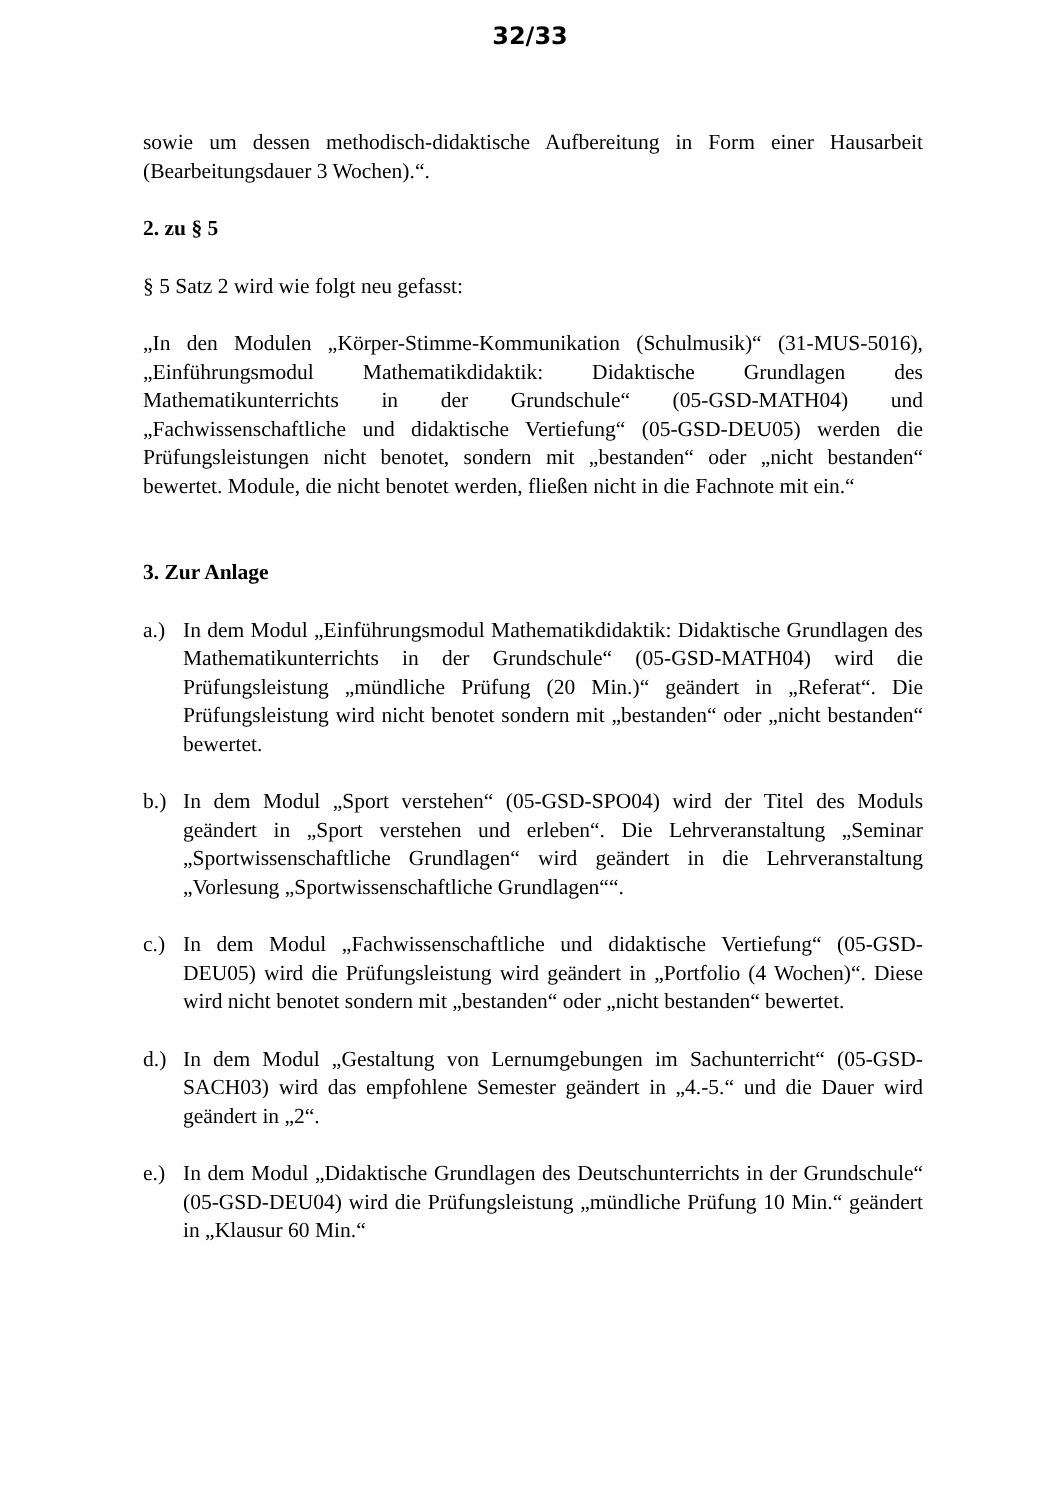32/33
sowie um dessen methodisch-didaktische Aufbereitung in Form einer Hausarbeit (Bearbeitungsdauer 3 Wochen).“.
2. zu § 5
§ 5 Satz 2 wird wie folgt neu gefasst:
„In den Modulen „Körper-Stimme-Kommunikation (Schulmusik)“ (31-MUS-5016), „Einführungsmodul Mathematikdidaktik: Didaktische Grundlagen des Mathematikunterrichts in der Grundschule“ (05-GSD-MATH04) und „Fachwissenschaftliche und didaktische Vertiefung“ (05-GSD-DEU05) werden die Prüfungsleistungen nicht benotet, sondern mit „bestanden“ oder „nicht bestanden“ bewertet. Module, die nicht benotet werden, fließen nicht in die Fachnote mit ein.“
3. Zur Anlage
a.) In dem Modul „Einführungsmodul Mathematikdidaktik: Didaktische Grundlagen des Mathematikunterrichts in der Grundschule“ (05-GSD-MATH04) wird die Prüfungsleistung „mündliche Prüfung (20 Min.)“ geändert in „Referat“. Die Prüfungsleistung wird nicht benotet sondern mit „bestanden“ oder „nicht bestanden“ bewertet.
b.) In dem Modul „Sport verstehen“ (05-GSD-SPO04) wird der Titel des Moduls geändert in „Sport verstehen und erleben“. Die Lehrveranstaltung „Seminar „Sportwissenschaftliche Grundlagen“ wird geändert in die Lehrveranstaltung „Vorlesung „Sportwissenschaftliche Grundlagen““.
c.) In dem Modul „Fachwissenschaftliche und didaktische Vertiefung“ (05-GSD-DEU05) wird die Prüfungsleistung wird geändert in „Portfolio (4 Wochen)“. Diese wird nicht benotet sondern mit „bestanden“ oder „nicht bestanden“ bewertet.
d.) In dem Modul „Gestaltung von Lernumgebungen im Sachunterricht“ (05-GSD-SACH03) wird das empfohlene Semester geändert in „4.-5.“ und die Dauer wird geändert in „2“.
e.) In dem Modul „Didaktische Grundlagen des Deutschunterrichts in der Grundschule“ (05-GSD-DEU04) wird die Prüfungsleistung „mündliche Prüfung 10 Min.“ geändert in „Klausur 60 Min.“